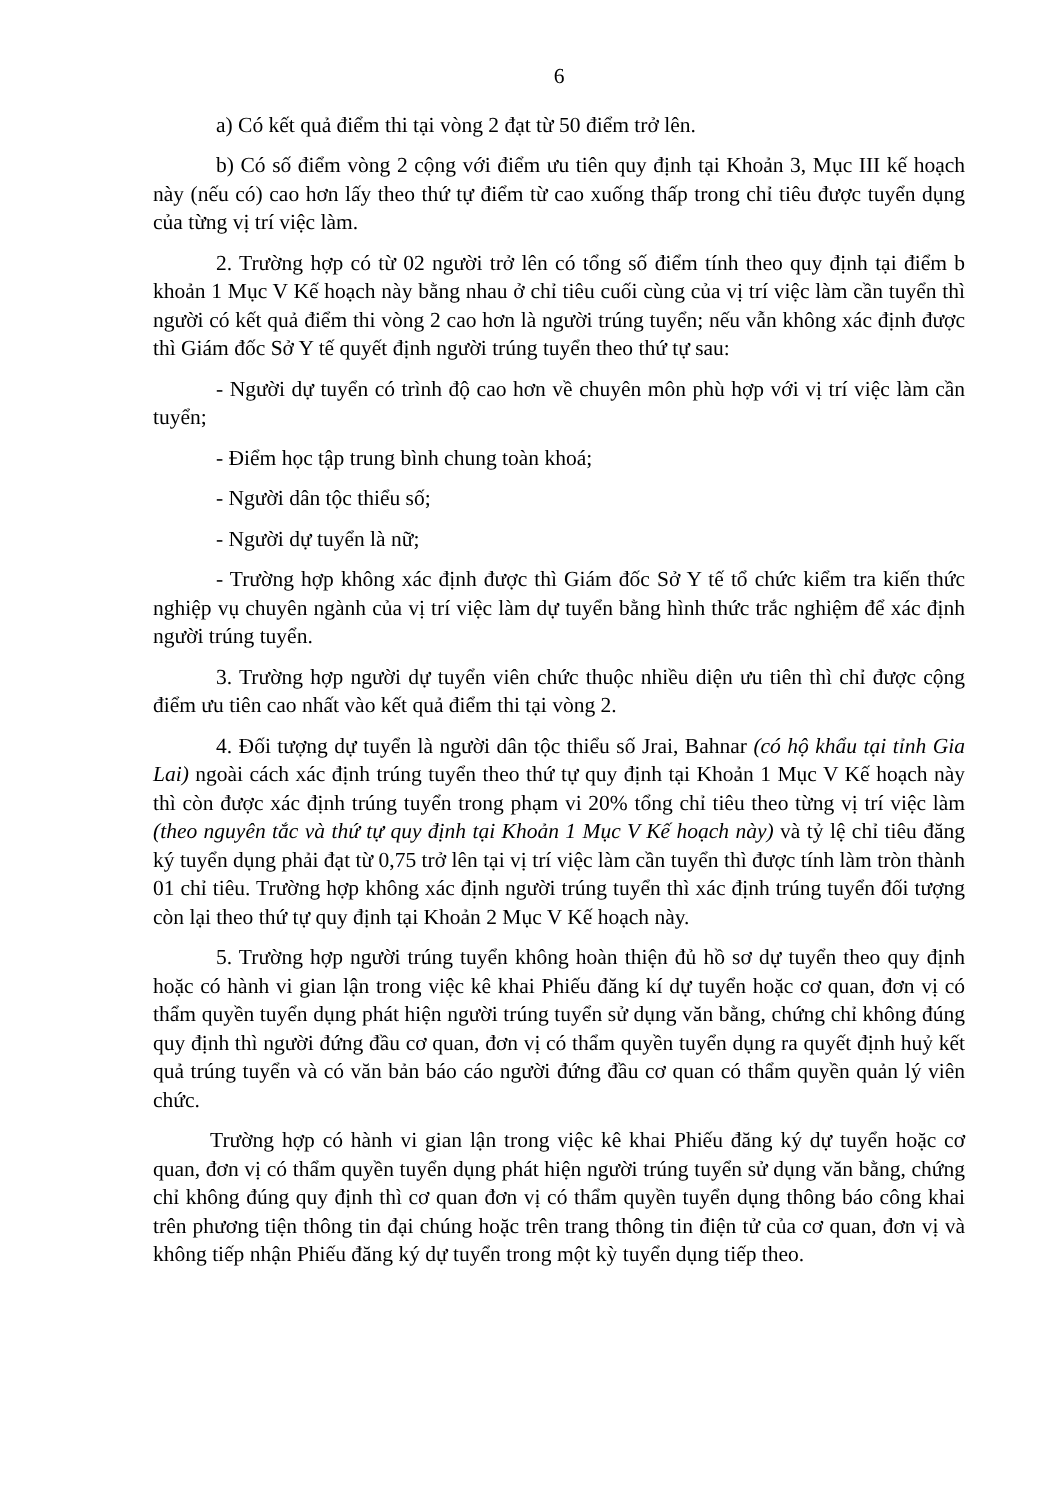6
a) Có kết quả điểm thi tại vòng 2 đạt từ 50 điểm trở lên.
b) Có số điểm vòng 2 cộng với điểm ưu tiên quy định tại Khoản 3, Mục III kế hoạch này (nếu có) cao hơn lấy theo thứ tự điểm từ cao xuống thấp trong chỉ tiêu được tuyển dụng của từng vị trí việc làm.
2. Trường hợp có từ 02 người trở lên có tổng số điểm tính theo quy định tại điểm b khoản 1 Mục V Kế hoạch này bằng nhau ở chỉ tiêu cuối cùng của vị trí việc làm cần tuyển thì người có kết quả điểm thi vòng 2 cao hơn là người trúng tuyển; nếu vẫn không xác định được thì Giám đốc Sở Y tế quyết định người trúng tuyển theo thứ tự sau:
- Người dự tuyển có trình độ cao hơn về chuyên môn phù hợp với vị trí việc làm cần tuyển;
- Điểm học tập trung bình chung toàn khoá;
- Người dân tộc thiểu số;
- Người dự tuyển là nữ;
- Trường hợp không xác định được thì Giám đốc Sở Y tế tổ chức kiểm tra kiến thức nghiệp vụ chuyên ngành của vị trí việc làm dự tuyển bằng hình thức trắc nghiệm để xác định người trúng tuyển.
3. Trường hợp người dự tuyển viên chức thuộc nhiều diện ưu tiên thì chỉ được cộng điểm ưu tiên cao nhất vào kết quả điểm thi tại vòng 2.
4. Đối tượng dự tuyển là người dân tộc thiểu số Jrai, Bahnar (có hộ khẩu tại tỉnh Gia Lai) ngoài cách xác định trúng tuyển theo thứ tự quy định tại Khoản 1 Mục V Kế hoạch này thì còn được xác định trúng tuyển trong phạm vi 20% tổng chỉ tiêu theo từng vị trí việc làm (theo nguyên tắc và thứ tự quy định tại Khoản 1 Mục V Kế hoạch này) và tỷ lệ chỉ tiêu đăng ký tuyển dụng phải đạt từ 0,75 trở lên tại vị trí việc làm cần tuyển thì được tính làm tròn thành 01 chỉ tiêu. Trường hợp không xác định người trúng tuyển thì xác định trúng tuyển đối tượng còn lại theo thứ tự quy định tại Khoản 2 Mục V Kế hoạch này.
5. Trường hợp người trúng tuyển không hoàn thiện đủ hồ sơ dự tuyển theo quy định hoặc có hành vi gian lận trong việc kê khai Phiếu đăng kí dự tuyển hoặc cơ quan, đơn vị có thẩm quyền tuyển dụng phát hiện người trúng tuyển sử dụng văn bằng, chứng chỉ không đúng quy định thì người đứng đầu cơ quan, đơn vị có thẩm quyền tuyển dụng ra quyết định huỷ kết quả trúng tuyển và có văn bản báo cáo người đứng đầu cơ quan có thẩm quyền quản lý viên chức.
Trường hợp có hành vi gian lận trong việc kê khai Phiếu đăng ký dự tuyển hoặc cơ quan, đơn vị có thẩm quyền tuyển dụng phát hiện người trúng tuyển sử dụng văn bằng, chứng chỉ không đúng quy định thì cơ quan đơn vị có thẩm quyền tuyển dụng thông báo công khai trên phương tiện thông tin đại chúng hoặc trên trang thông tin điện tử của cơ quan, đơn vị và không tiếp nhận Phiếu đăng ký dự tuyển trong một kỳ tuyển dụng tiếp theo.